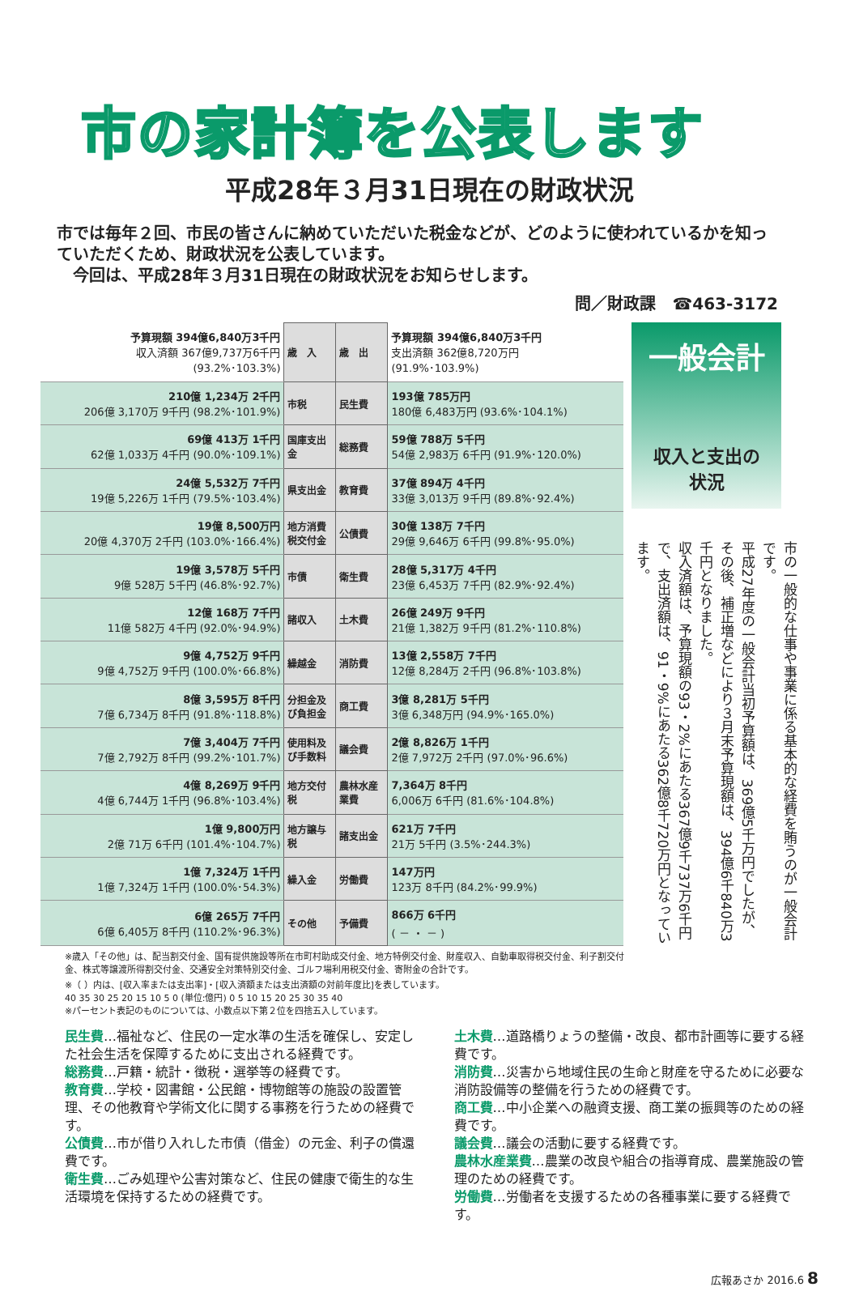市の家計簿を公表します
平成28年３月31日現在の財政状況
市では毎年２回、市民の皆さんに納めていただいた税金などが、どのように使われているかを知っていただくため、財政状況を公表しています。
　今回は、平成28年３月31日現在の財政状況をお知らせします。
問／財政課　☎463-3172
| 予算現額 394億6,840万3千円 収入済額 367億9,737万6千円 (93.2%･103.3%) | 歳 入 | 歳 出 | 予算現額 394億6,840万3千円 支出済額 362億8,720万円 (91.9%･103.9%) |
| 210億 1,234万 2千円 206億 3,170万 9千円 (98.2%･101.9%) | 市税 | 民生費 | 193億 785万円 180億 6,483万円 (93.6%･104.1%) |
| 69億 413万 1千円 62億 1,033万 4千円 (90.0%･109.1%) | 国庫支出金 | 総務費 | 59億 788万 5千円 54億 2,983万 6千円 (91.9%･120.0%) |
| 24億 5,532万 7千円 19億 5,226万 1千円 (79.5%･103.4%) | 県支出金 | 教育費 | 37億 894万 4千円 33億 3,013万 9千円 (89.8%･92.4%) |
| 19億 8,500万円 20億 4,370万 2千円 (103.0%･166.4%) | 地方消費税交付金 | 公債費 | 30億 138万 7千円 29億 9,646万 6千円 (99.8%･95.0%) |
| 19億 3,578万 5千円 9億 528万 5千円 (46.8%･92.7%) | 市債 | 衛生費 | 28億 5,317万 4千円 23億 6,453万 7千円 (82.9%･92.4%) |
| 12億 168万 7千円 11億 582万 4千円 (92.0%･94.9%) | 諸収入 | 土木費 | 26億 249万 9千円 21億 1,382万 9千円 (81.2%･110.8%) |
| 9億 4,752万 9千円 9億 4,752万 9千円 (100.0%･66.8%) | 繰越金 | 消防費 | 13億 2,558万 7千円 12億 8,284万 2千円 (96.8%･103.8%) |
| 8億 3,595万 8千円 7億 6,734万 8千円 (91.8%･118.8%) | 分担金及び負担金 | 商工費 | 3億 8,281万 5千円 3億 6,348万円 (94.9%･165.0%) |
| 7億 3,404万 7千円 7億 2,792万 8千円 (99.2%･101.7%) | 使用料及び手数料 | 議会費 | 2億 8,826万 1千円 2億 7,972万 2千円 (97.0%･96.6%) |
| 4億 8,269万 9千円 4億 6,744万 1千円 (96.8%･103.4%) | 地方交付税 | 農林水産業費 | 7,364万 8千円 6,006万 6千円 (81.6%･104.8%) |
| 1億 9,800万円 2億 71万 6千円 (101.4%･104.7%) | 地方譲与税 | 諸支出金 | 621万 7千円 21万 5千円 (3.5%･244.3%) |
| 1億 7,324万 1千円 1億 7,324万 1千円 (100.0%･54.3%) | 繰入金 | 労働費 | 147万円 123万 8千円 (84.2%･99.9%) |
| 6億 265万 7千円 6億 6,405万 8千円 (110.2%･96.3%) | その他 | 予備費 | 866万 6千円 ( － ・ － ) |
一般会計
収入と支出の
状況
市の一般的な仕事や事業に係る基本的な経費を賄うのが一般会計です。
平成27年度の一般会計当初予算額は、369億5千万円でしたが、その後、補正増などにより３月末予算現額は、394億6千840万3千円となりました。
収入済額は、予算現額の93・2%にあたる367億9千737万6千円で、支出済額は、91・9%にあたる362億8千720万円となっています。
※歳入「その他」は、配当割交付金、国有提供施設等所在市町村助成交付金、地方特例交付金、財産収入、自動車取得税交付金、利子割交付金、株式等譲渡所得割交付金、交通安全対策特別交付金、ゴルフ場利用税交付金、寄附金の合計です。
※（ ）内は、[収入率または支出率]・[収入済額または支出済額の対前年度比]を表しています。
40 35 30 25 20 15 10 5 0 (単位:億円) 0 5 10 15 20 25 30 35 40
※パーセント表記のものについては、小数点以下第２位を四捨五入しています。
民生費…福祉など、住民の一定水準の生活を確保し、安定した社会生活を保障するために支出される経費です。
総務費…戸籍・統計・徴税・選挙等の経費です。
教育費…学校・図書館・公民館・博物館等の施設の設置管理、その他教育や学術文化に関する事務を行うための経費です。
公債費…市が借り入れした市債（借金）の元金、利子の償還費です。
衛生費…ごみ処理や公害対策など、住民の健康で衛生的な生活環境を保持するための経費です。
土木費…道路橋りょうの整備・改良、都市計画等に要する経費です。
消防費…災害から地域住民の生命と財産を守るために必要な消防設備等の整備を行うための経費です。
商工費…中小企業への融資支援、商工業の振興等のための経費です。
議会費…議会の活動に要する経費です。
農林水産業費…農業の改良や組合の指導育成、農業施設の管理のための経費です。
労働費…労働者を支援するための各種事業に要する経費です。
広報あさか 2016.6 8